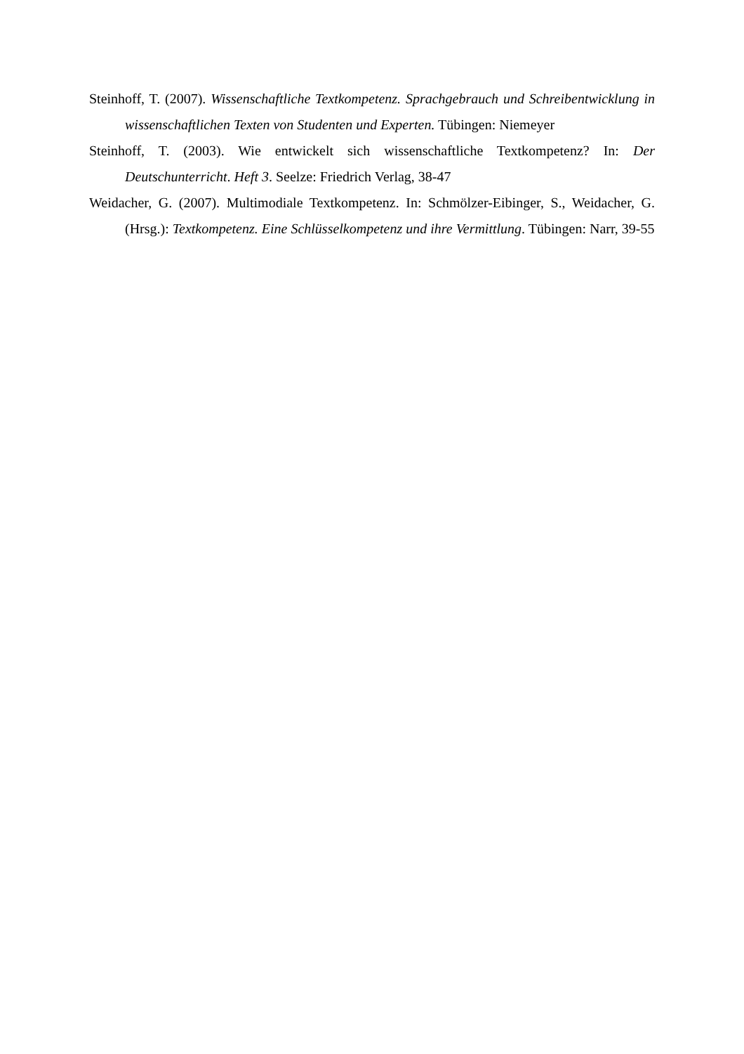Steinhoff, T. (2007). Wissenschaftliche Textkompetenz. Sprachgebrauch und Schreibentwicklung in wissenschaftlichen Texten von Studenten und Experten. Tübingen: Niemeyer
Steinhoff, T. (2003). Wie entwickelt sich wissenschaftliche Textkompetenz? In: Der Deutschunterricht. Heft 3. Seelze: Friedrich Verlag, 38-47
Weidacher, G. (2007). Multimodiale Textkompetenz. In: Schmölzer-Eibinger, S., Weidacher, G. (Hrsg.): Textkompetenz. Eine Schlüsselkompetenz und ihre Vermittlung. Tübingen: Narr, 39-55